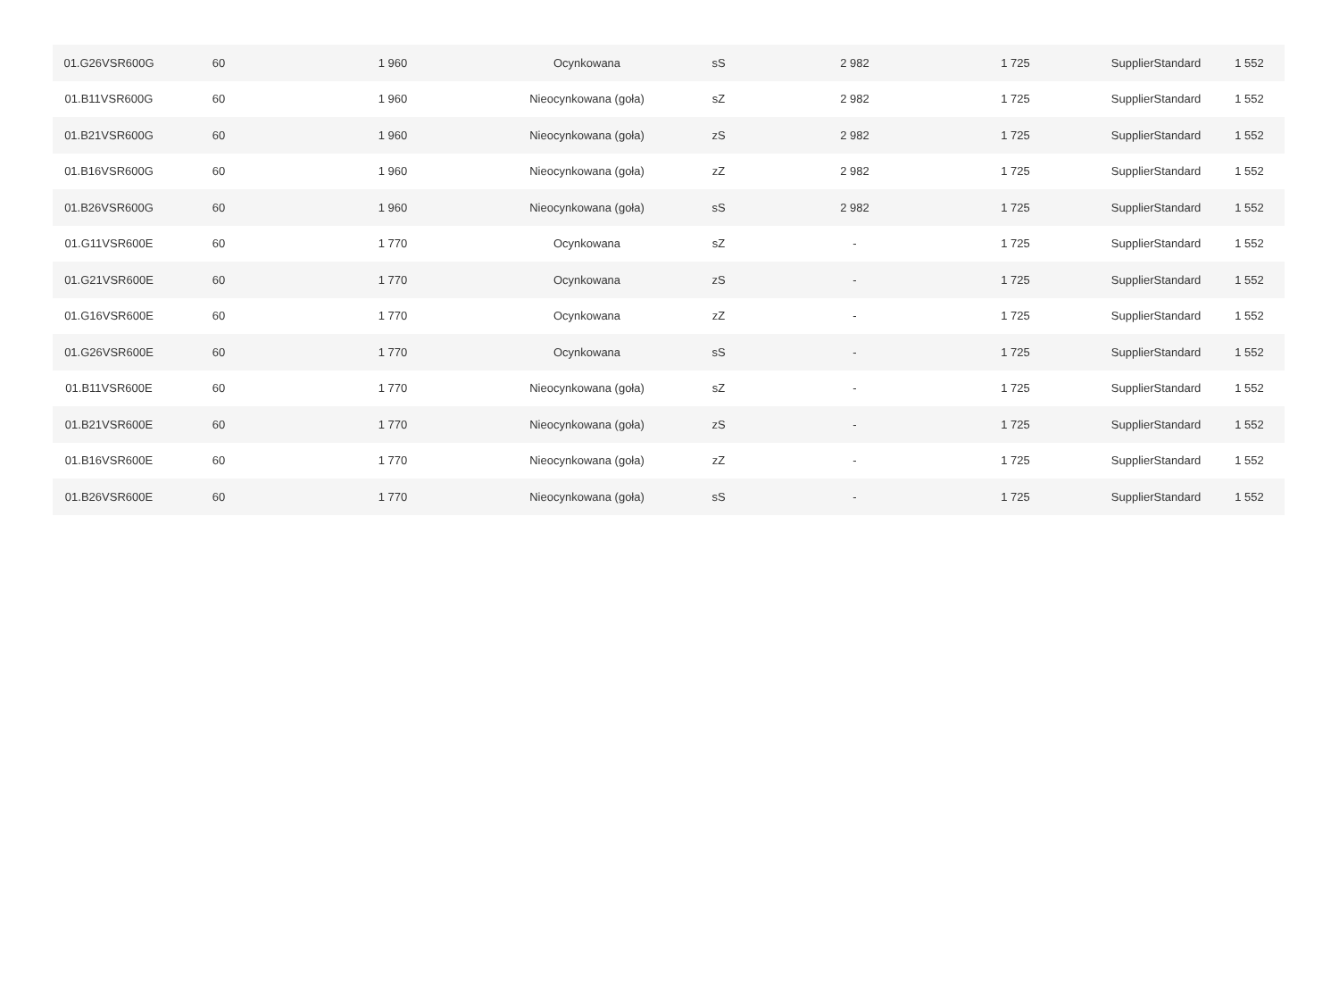| 01.G26VSR600G | 60 | 1 960 | Ocynkowana | sS | 2 982 | 1 725 | SupplierStandard | 1 552 |
| 01.B11VSR600G | 60 | 1 960 | Nieocynkowana (goła) | sZ | 2 982 | 1 725 | SupplierStandard | 1 552 |
| 01.B21VSR600G | 60 | 1 960 | Nieocynkowana (goła) | zS | 2 982 | 1 725 | SupplierStandard | 1 552 |
| 01.B16VSR600G | 60 | 1 960 | Nieocynkowana (goła) | zZ | 2 982 | 1 725 | SupplierStandard | 1 552 |
| 01.B26VSR600G | 60 | 1 960 | Nieocynkowana (goła) | sS | 2 982 | 1 725 | SupplierStandard | 1 552 |
| 01.G11VSR600E | 60 | 1 770 | Ocynkowana | sZ | - | 1 725 | SupplierStandard | 1 552 |
| 01.G21VSR600E | 60 | 1 770 | Ocynkowana | zS | - | 1 725 | SupplierStandard | 1 552 |
| 01.G16VSR600E | 60 | 1 770 | Ocynkowana | zZ | - | 1 725 | SupplierStandard | 1 552 |
| 01.G26VSR600E | 60 | 1 770 | Ocynkowana | sS | - | 1 725 | SupplierStandard | 1 552 |
| 01.B11VSR600E | 60 | 1 770 | Nieocynkowana (goła) | sZ | - | 1 725 | SupplierStandard | 1 552 |
| 01.B21VSR600E | 60 | 1 770 | Nieocynkowana (goła) | zS | - | 1 725 | SupplierStandard | 1 552 |
| 01.B16VSR600E | 60 | 1 770 | Nieocynkowana (goła) | zZ | - | 1 725 | SupplierStandard | 1 552 |
| 01.B26VSR600E | 60 | 1 770 | Nieocynkowana (goła) | sS | - | 1 725 | SupplierStandard | 1 552 |